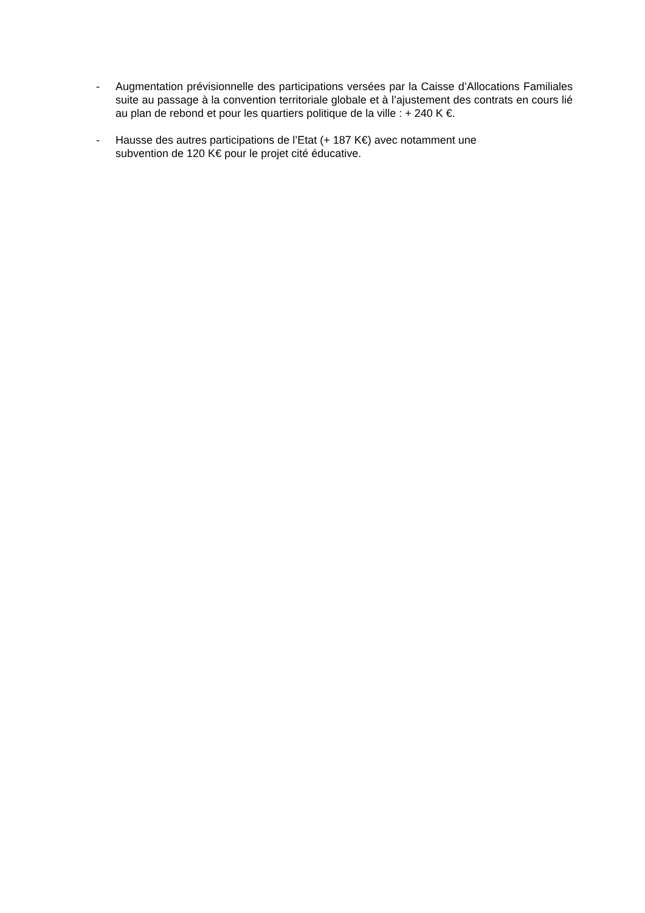- Augmentation prévisionnelle des participations versées par la Caisse d’Allocations Familiales suite au passage à la convention territoriale globale et à l’ajustement des contrats en cours lié au plan de rebond et pour les quartiers politique de la ville : + 240 K €.
- Hausse des autres participations de l’Etat (+ 187 K€) avec notamment une
subvention de 120 K€ pour le projet cité éducative.